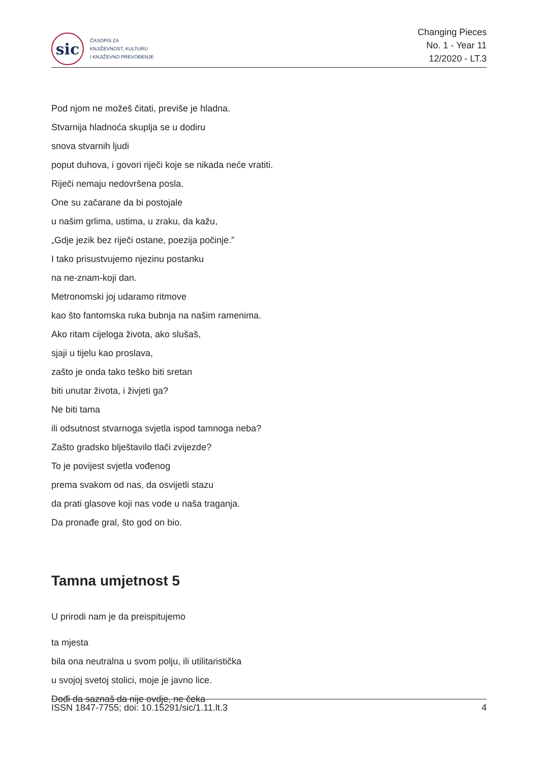sic
ČASOPIS ZA
KNJIŽEVNOST, KULTURU
I KNJIŽEVNO PREVOĐENJE
Changing Pieces
No. 1 - Year 11
12/2020 - LT.3
Pod njom ne možeš čitati, previše je hladna.
Stvarnija hladnoća skuplja se u dodiru
snova stvarnih ljudi
poput duhova, i govori riječi koje se nikada neće vratiti.
Riječi nemaju nedovršena posla.
One su začarane da bi postojale
u našim grlima, ustima, u zraku, da kažu,
„Gdje jezik bez riječi ostane, poezija počinje.”
I tako prisustvujemo njezinu postanku
na ne-znam-koji dan.
Metronomski joj udaramo ritmove
kao što fantomska ruka bubnja na našim ramenima.
Ako ritam cijeloga života, ako slušaš,
sjaji u tijelu kao proslava,
zašto je onda tako teško biti sretan
biti unutar života, i živjeti ga?
Ne biti tama
ili odsutnost stvarnoga svjetla ispod tamnoga neba?
Zašto gradsko blještavilo tlači zvijezde?
To je povijest svjetla vođenog
prema svakom od nas, da osvijetli stazu
da prati glasove koji nas vode u naša traganja.
Da pronađe gral, što god on bio.
Tamna umjetnost 5
U prirodi nam je da preispitujemo
ta mjesta
bila ona neutralna u svom polju, ili utilitaristička
u svojoj svetoj stolici, moje je javno lice.
Dođi da saznaš da nije ovdje, ne čeka
ISSN 1847-7755; doi: 10.15291/sic/1.11.lt.3 4